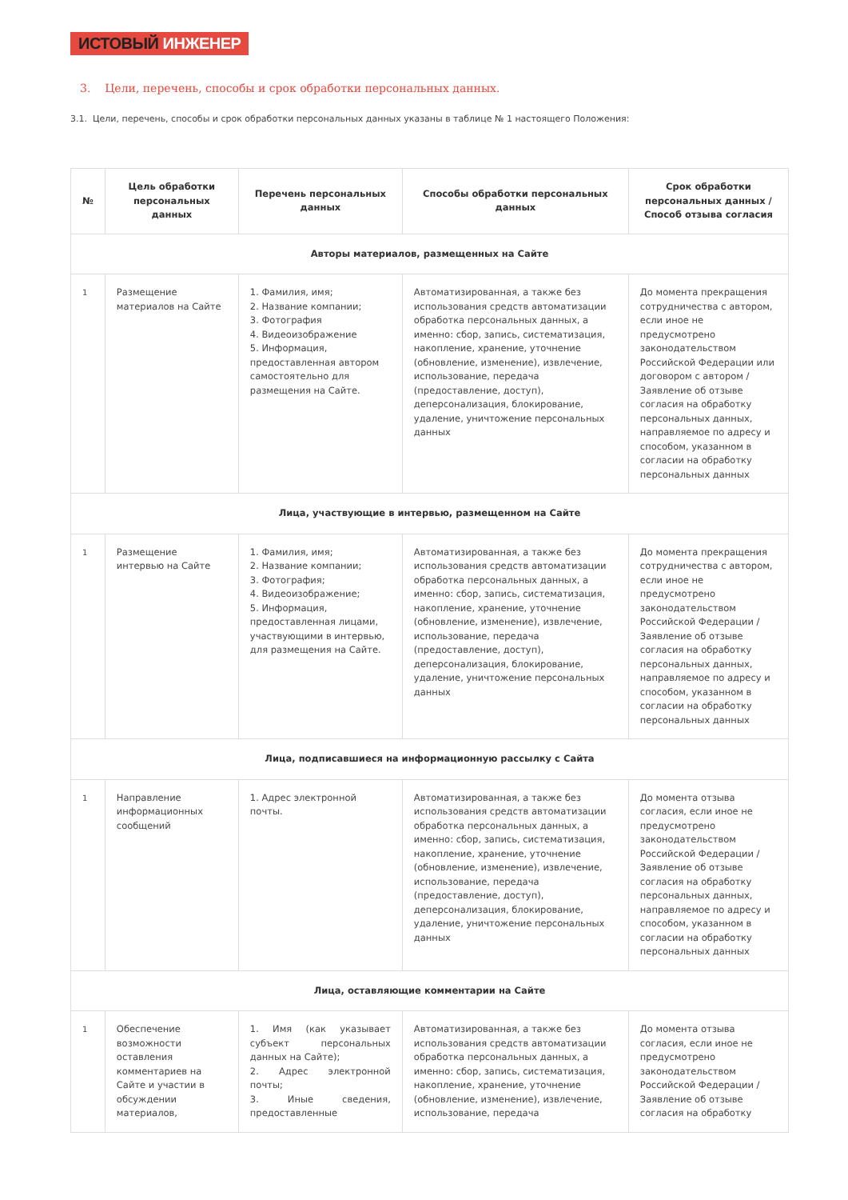ИСТОВЫЙ ИНЖЕНЕР
3. Цели, перечень, способы и срок обработки персональных данных.
3.1. Цели, перечень, способы и срок обработки персональных данных указаны в таблице № 1 настоящего Положения:
| № | Цель обработки персональных данных | Перечень персональных данных | Способы обработки персональных данных | Срок обработки персональных данных / Способ отзыва согласия |
| --- | --- | --- | --- | --- |
| Авторы материалов, размещенных на Сайте | | | | |
| 1 | Размещение материалов на Сайте | 1. Фамилия, имя; 2. Название компании; 3. Фотография 4. Видеоизображение 5. Информация, предоставленная автором самостоятельно для размещения на Сайте. | Автоматизированная, а также без использования средств автоматизации обработка персональных данных, а именно: сбор, запись, систематизация, накопление, хранение, уточнение (обновление, изменение), извлечение, использование, передача (предоставление, доступ), деперсонализация, блокирование, удаление, уничтожение персональных данных | До момента прекращения сотрудничества с автором, если иное не предусмотрено законодательством Российской Федерации или договором с автором / Заявление об отзыве согласия на обработку персональных данных, направляемое по адресу и способом, указанном в согласии на обработку персональных данных |
| Лица, участвующие в интервью, размещенном на Сайте | | | | |
| 1 | Размещение интервью на Сайте | 1. Фамилия, имя; 2. Название компании; 3. Фотография; 4. Видеоизображение; 5. Информация, предоставленная лицами, участвующими в интервью, для размещения на Сайте. | Автоматизированная, а также без использования средств автоматизации обработка персональных данных, а именно: сбор, запись, систематизация, накопление, хранение, уточнение (обновление, изменение), извлечение, использование, передача (предоставление, доступ), деперсонализация, блокирование, удаление, уничтожение персональных данных | До момента прекращения сотрудничества с автором, если иное не предусмотрено законодательством Российской Федерации / Заявление об отзыве согласия на обработку персональных данных, направляемое по адресу и способом, указанном в согласии на обработку персональных данных |
| Лица, подписавшиеся на информационную рассылку с Сайта | | | | |
| 1 | Направление информационных сообщений | 1. Адрес электронной почты. | Автоматизированная, а также без использования средств автоматизации обработка персональных данных, а именно: сбор, запись, систематизация, накопление, хранение, уточнение (обновление, изменение), извлечение, использование, передача (предоставление, доступ), деперсонализация, блокирование, удаление, уничтожение персональных данных | До момента отзыва согласия, если иное не предусмотрено законодательством Российской Федерации / Заявление об отзыве согласия на обработку персональных данных, направляемое по адресу и способом, указанном в согласии на обработку персональных данных |
| Лица, оставляющие комментарии на Сайте | | | | |
| 1 | Обеспечение возможности оставления комментариев на Сайте и участии в обсуждении материалов, | 1. Имя (как указывает субъект персональных данных на Сайте); 2. Адрес электронной почты; 3. Иные сведения, предоставленные | Автоматизированная, а также без использования средств автоматизации обработка персональных данных, а именно: сбор, запись, систематизация, накопление, хранение, уточнение (обновление, изменение), извлечение, использование, передача | До момента отзыва согласия, если иное не предусмотрено законодательством Российской Федерации / Заявление об отзыве согласия на обработку |